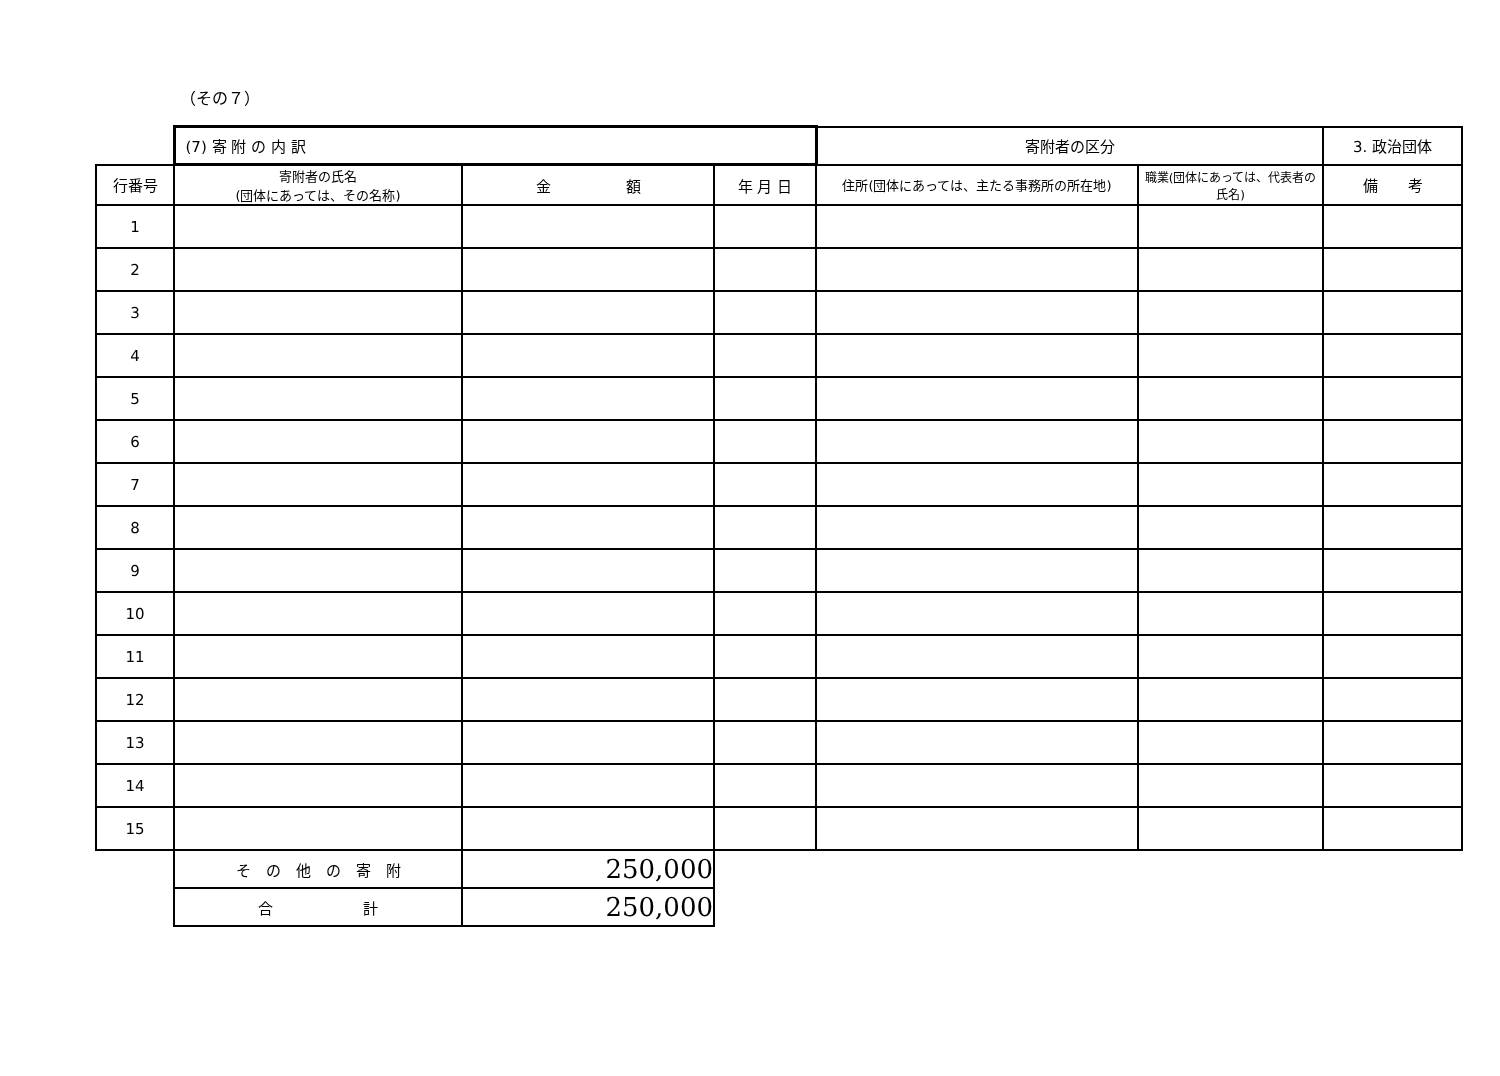（その７）
| | (7) 寄 附 の 内 訳 | | | 寄附者の区分 | | 3. 政治団体 |
| 行番号 | 寄附者の氏名 (団体にあっては、その名称) | 金 額 | 年 月 日 | 住所(団体にあっては、主たる事務所の所在地) | 職業(団体にあっては、代表者の氏名) | 備 考 |
| 1 | | | | | | |
| 2 | | | | | | |
| 3 | | | | | | |
| 4 | | | | | | |
| 5 | | | | | | |
| 6 | | | | | | |
| 7 | | | | | | |
| 8 | | | | | | |
| 9 | | | | | | |
| 10 | | | | | | |
| 11 | | | | | | |
| 12 | | | | | | |
| 13 | | | | | | |
| 14 | | | | | | |
| 15 | | | | | | |
| | そ の 他 の 寄 附 | 250,000 | | | | |
| | 合 計 | 250,000 | | | | |